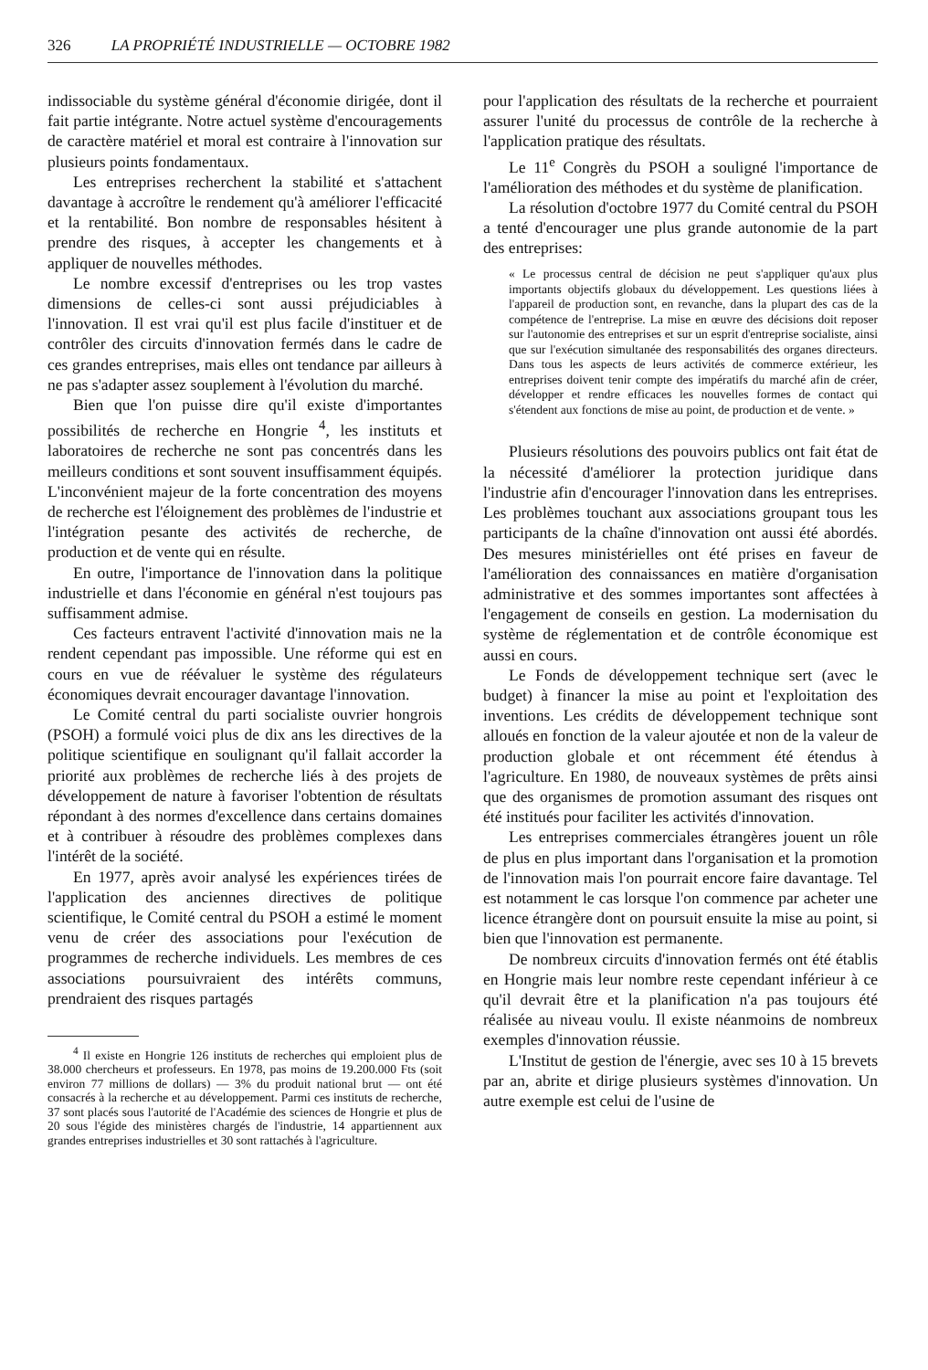326 LA PROPRIÉTÉ INDUSTRIELLE — OCTOBRE 1982
indissociable du système général d'économie dirigée, dont il fait partie intégrante. Notre actuel système d'encouragements de caractère matériel et moral est contraire à l'innovation sur plusieurs points fondamentaux.
Les entreprises recherchent la stabilité et s'attachent davantage à accroître le rendement qu'à améliorer l'efficacité et la rentabilité. Bon nombre de responsables hésitent à prendre des risques, à accepter les changements et à appliquer de nouvelles méthodes.
Le nombre excessif d'entreprises ou les trop vastes dimensions de celles-ci sont aussi préjudiciables à l'innovation. Il est vrai qu'il est plus facile d'instituer et de contrôler des circuits d'innovation fermés dans le cadre de ces grandes entreprises, mais elles ont tendance par ailleurs à ne pas s'adapter assez souplement à l'évolution du marché.
Bien que l'on puisse dire qu'il existe d'importantes possibilités de recherche en Hongrie <sup>4</sup>, les instituts et laboratoires de recherche ne sont pas concentrés dans les meilleurs conditions et sont souvent insuffisamment équipés. L'inconvénient majeur de la forte concentration des moyens de recherche est l'éloignement des problèmes de l'industrie et l'intégration pesante des activités de recherche, de production et de vente qui en résulte.
En outre, l'importance de l'innovation dans la politique industrielle et dans l'économie en général n'est toujours pas suffisamment admise.
Ces facteurs entravent l'activité d'innovation mais ne la rendent cependant pas impossible. Une réforme qui est en cours en vue de réévaluer le système des régulateurs économiques devrait encourager davantage l'innovation.
Le Comité central du parti socialiste ouvrier hongrois (PSOH) a formulé voici plus de dix ans les directives de la politique scientifique en soulignant qu'il fallait accorder la priorité aux problèmes de recherche liés à des projets de développement de nature à favoriser l'obtention de résultats répondant à des normes d'excellence dans certains domaines et à contribuer à résoudre des problèmes complexes dans l'intérêt de la société.
En 1977, après avoir analysé les expériences tirées de l'application des anciennes directives de politique scientifique, le Comité central du PSOH a estimé le moment venu de créer des associations pour l'exécution de programmes de recherche individuels. Les membres de ces associations poursuivraient des intérêts communs, prendraient des risques partagés
<sup>4</sup> Il existe en Hongrie 126 instituts de recherches qui emploient plus de 38.000 chercheurs et professeurs. En 1978, pas moins de 19.200.000 Fts (soit environ 77 millions de dollars) — 3% du produit national brut — ont été consacrés à la recherche et au développement. Parmi ces instituts de recherche, 37 sont placés sous l'autorité de l'Académie des sciences de Hongrie et plus de 20 sous l'égide des ministères chargés de l'industrie, 14 appartiennent aux grandes entreprises industrielles et 30 sont rattachés à l'agriculture.
pour l'application des résultats de la recherche et pourraient assurer l'unité du processus de contrôle de la recherche à l'application pratique des résultats.
Le 11<sup>e</sup> Congrès du PSOH a souligné l'importance de l'amélioration des méthodes et du système de planification.
La résolution d'octobre 1977 du Comité central du PSOH a tenté d'encourager une plus grande autonomie de la part des entreprises:
« Le processus central de décision ne peut s'appliquer qu'aux plus importants objectifs globaux du développement. Les questions liées à l'appareil de production sont, en revanche, dans la plupart des cas de la compétence de l'entreprise. La mise en œuvre des décisions doit reposer sur l'autonomie des entreprises et sur un esprit d'entreprise socialiste, ainsi que sur l'exécution simultanée des responsabilités des organes directeurs. Dans tous les aspects de leurs activités de commerce extérieur, les entreprises doivent tenir compte des impératifs du marché afin de créer, développer et rendre efficaces les nouvelles formes de contact qui s'étendent aux fonctions de mise au point, de production et de vente. »
Plusieurs résolutions des pouvoirs publics ont fait état de la nécessité d'améliorer la protection juridique dans l'industrie afin d'encourager l'innovation dans les entreprises. Les problèmes touchant aux associations groupant tous les participants de la chaîne d'innovation ont aussi été abordés. Des mesures ministérielles ont été prises en faveur de l'amélioration des connaissances en matière d'organisation administrative et des sommes importantes sont affectées à l'engagement de conseils en gestion. La modernisation du système de réglementation et de contrôle économique est aussi en cours.
Le Fonds de développement technique sert (avec le budget) à financer la mise au point et l'exploitation des inventions. Les crédits de développement technique sont alloués en fonction de la valeur ajoutée et non de la valeur de production globale et ont récemment été étendus à l'agriculture. En 1980, de nouveaux systèmes de prêts ainsi que des organismes de promotion assumant des risques ont été institués pour faciliter les activités d'innovation.
Les entreprises commerciales étrangères jouent un rôle de plus en plus important dans l'organisation et la promotion de l'innovation mais l'on pourrait encore faire davantage. Tel est notamment le cas lorsque l'on commence par acheter une licence étrangère dont on poursuit ensuite la mise au point, si bien que l'innovation est permanente.
De nombreux circuits d'innovation fermés ont été établis en Hongrie mais leur nombre reste cependant inférieur à ce qu'il devrait être et la planification n'a pas toujours été réalisée au niveau voulu. Il existe néanmoins de nombreux exemples d'innovation réussie.
L'Institut de gestion de l'énergie, avec ses 10 à 15 brevets par an, abrite et dirige plusieurs systèmes d'innovation. Un autre exemple est celui de l'usine de